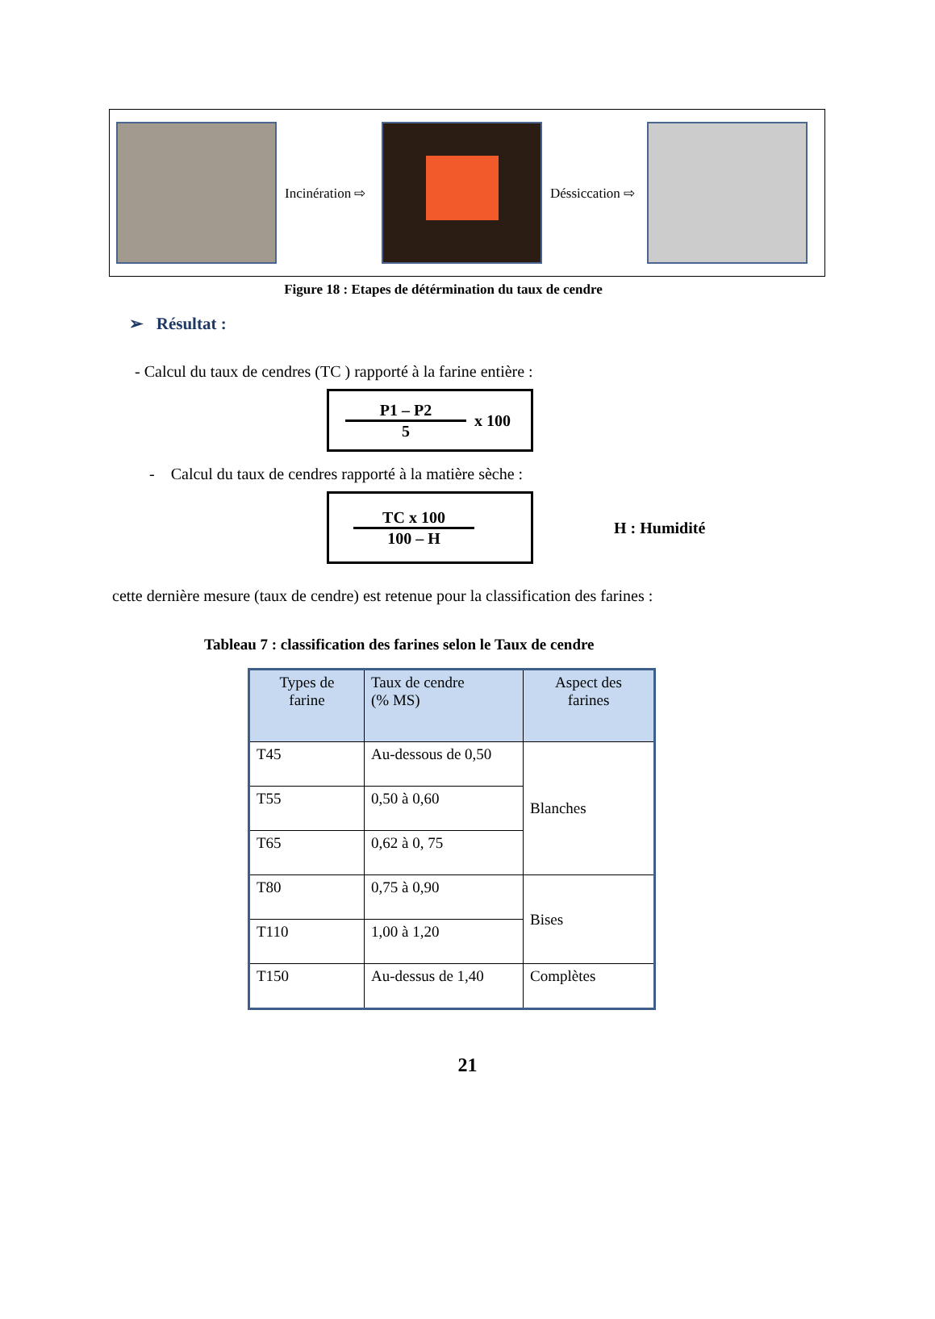Incinération ⇨
Déssiccation ⇨
Figure 18 : Etapes de détérmination du taux de cendre
➢ Résultat :
- Calcul du taux de cendres (TC ) rapporté à la farine entière :
P1 – P2
5
x 100
- Calcul du taux de cendres rapporté à la matière sèche :
TC x 100
100 – H
H : Humidité
cette dernière mesure (taux de cendre) est retenue pour la classification des farines :
Tableau 7 : classification des farines selon le Taux de cendre
| Types de farine | Taux de cendre (% MS) | Aspect des farines |
| --- | --- | --- |
| T45 | Au-dessous de 0,50 | Blanches |
| T55 | 0,50 à 0,60 | |
| T65 | 0,62 à 0, 75 | |
| T80 | 0,75 à 0,90 | Bises |
| T110 | 1,00 à 1,20 | |
| T150 | Au-dessus de 1,40 | Complètes |
21